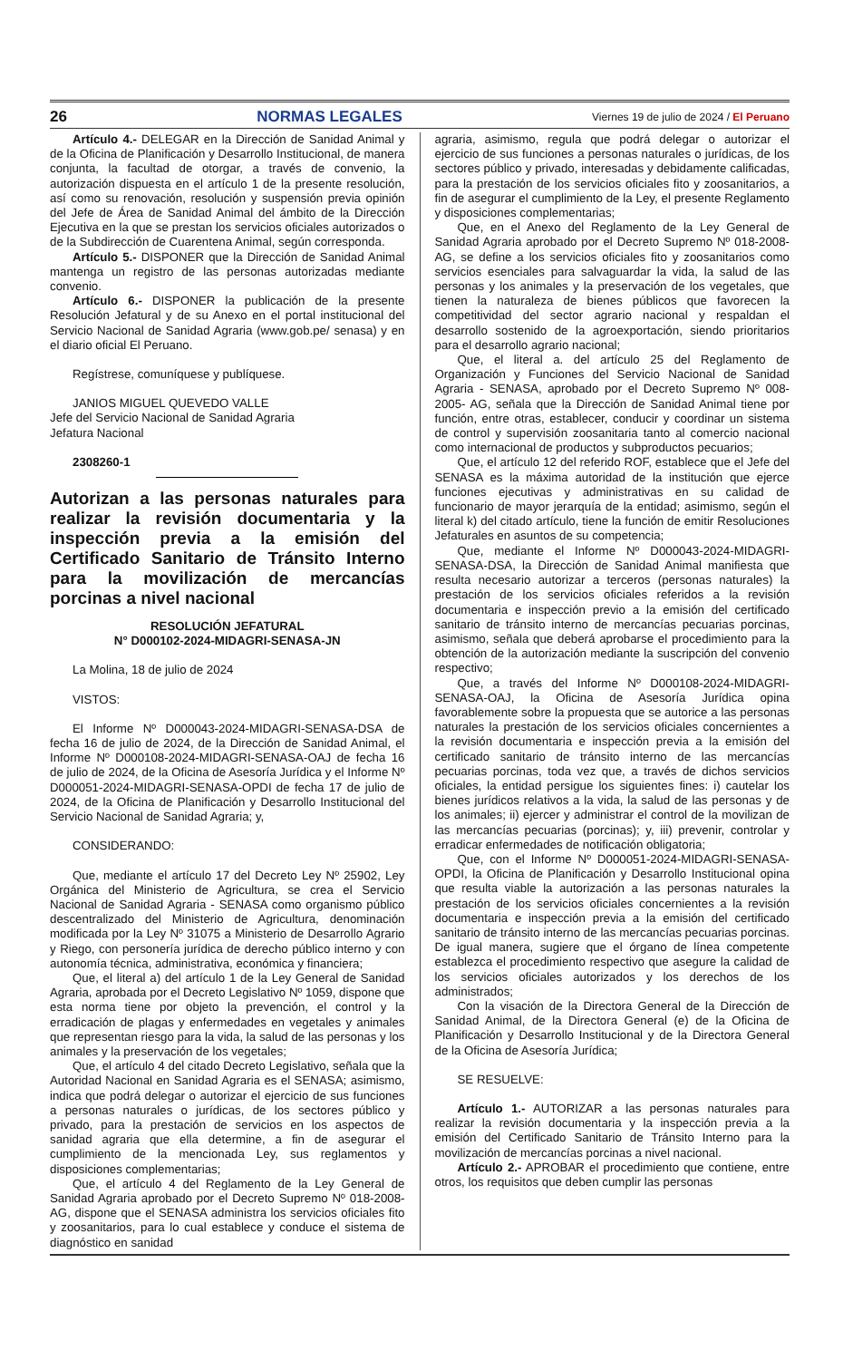26 NORMAS LEGALES Viernes 19 de julio de 2024 / El Peruano
Artículo 4.- DELEGAR en la Dirección de Sanidad Animal y de la Oficina de Planificación y Desarrollo Institucional, de manera conjunta, la facultad de otorgar, a través de convenio, la autorización dispuesta en el artículo 1 de la presente resolución, así como su renovación, resolución y suspensión previa opinión del Jefe de Área de Sanidad Animal del ámbito de la Dirección Ejecutiva en la que se prestan los servicios oficiales autorizados o de la Subdirección de Cuarentena Animal, según corresponda.
Artículo 5.- DISPONER que la Dirección de Sanidad Animal mantenga un registro de las personas autorizadas mediante convenio.
Artículo 6.- DISPONER la publicación de la presente Resolución Jefatural y de su Anexo en el portal institucional del Servicio Nacional de Sanidad Agraria (www.gob.pe/ senasa) y en el diario oficial El Peruano.
Regístrese, comuníquese y publíquese.
JANIOS MIGUEL QUEVEDO VALLE
Jefe del Servicio Nacional de Sanidad Agraria
Jefatura Nacional
2308260-1
Autorizan a las personas naturales para realizar la revisión documentaria y la inspección previa a la emisión del Certificado Sanitario de Tránsito Interno para la movilización de mercancías porcinas a nivel nacional
RESOLUCIÓN JEFATURAL
N° D000102-2024-MIDAGRI-SENASA-JN
La Molina, 18 de julio de 2024
VISTOS:
El Informe Nº D000043-2024-MIDAGRI-SENASA-DSA de fecha 16 de julio de 2024, de la Dirección de Sanidad Animal, el Informe Nº D000108-2024-MIDAGRI-SENASA-OAJ de fecha 16 de julio de 2024, de la Oficina de Asesoría Jurídica y el Informe Nº D000051-2024-MIDAGRI-SENASA-OPDI de fecha 17 de julio de 2024, de la Oficina de Planificación y Desarrollo Institucional del Servicio Nacional de Sanidad Agraria; y,
CONSIDERANDO:
Que, mediante el artículo 17 del Decreto Ley Nº 25902, Ley Orgánica del Ministerio de Agricultura, se crea el Servicio Nacional de Sanidad Agraria - SENASA como organismo público descentralizado del Ministerio de Agricultura, denominación modificada por la Ley Nº 31075 a Ministerio de Desarrollo Agrario y Riego, con personería jurídica de derecho público interno y con autonomía técnica, administrativa, económica y financiera;
Que, el literal a) del artículo 1 de la Ley General de Sanidad Agraria, aprobada por el Decreto Legislativo Nº 1059, dispone que esta norma tiene por objeto la prevención, el control y la erradicación de plagas y enfermedades en vegetales y animales que representan riesgo para la vida, la salud de las personas y los animales y la preservación de los vegetales;
Que, el artículo 4 del citado Decreto Legislativo, señala que la Autoridad Nacional en Sanidad Agraria es el SENASA; asimismo, indica que podrá delegar o autorizar el ejercicio de sus funciones a personas naturales o jurídicas, de los sectores público y privado, para la prestación de servicios en los aspectos de sanidad agraria que ella determine, a fin de asegurar el cumplimiento de la mencionada Ley, sus reglamentos y disposiciones complementarias;
Que, el artículo 4 del Reglamento de la Ley General de Sanidad Agraria aprobado por el Decreto Supremo Nº 018-2008-AG, dispone que el SENASA administra los servicios oficiales fito y zoosanitarios, para lo cual establece y conduce el sistema de diagnóstico en sanidad
agraria, asimismo, regula que podrá delegar o autorizar el ejercicio de sus funciones a personas naturales o jurídicas, de los sectores público y privado, interesadas y debidamente calificadas, para la prestación de los servicios oficiales fito y zoosanitarios, a fin de asegurar el cumplimiento de la Ley, el presente Reglamento y disposiciones complementarias;
Que, en el Anexo del Reglamento de la Ley General de Sanidad Agraria aprobado por el Decreto Supremo Nº 018-2008-AG, se define a los servicios oficiales fito y zoosanitarios como servicios esenciales para salvaguardar la vida, la salud de las personas y los animales y la preservación de los vegetales, que tienen la naturaleza de bienes públicos que favorecen la competitividad del sector agrario nacional y respaldan el desarrollo sostenido de la agroexportación, siendo prioritarios para el desarrollo agrario nacional;
Que, el literal a. del artículo 25 del Reglamento de Organización y Funciones del Servicio Nacional de Sanidad Agraria - SENASA, aprobado por el Decreto Supremo Nº 008-2005- AG, señala que la Dirección de Sanidad Animal tiene por función, entre otras, establecer, conducir y coordinar un sistema de control y supervisión zoosanitaria tanto al comercio nacional como internacional de productos y subproductos pecuarios;
Que, el artículo 12 del referido ROF, establece que el Jefe del SENASA es la máxima autoridad de la institución que ejerce funciones ejecutivas y administrativas en su calidad de funcionario de mayor jerarquía de la entidad; asimismo, según el literal k) del citado artículo, tiene la función de emitir Resoluciones Jefaturales en asuntos de su competencia;
Que, mediante el Informe Nº D000043-2024-MIDAGRI-SENASA-DSA, la Dirección de Sanidad Animal manifiesta que resulta necesario autorizar a terceros (personas naturales) la prestación de los servicios oficiales referidos a la revisión documentaria e inspección previo a la emisión del certificado sanitario de tránsito interno de mercancías pecuarias porcinas, asimismo, señala que deberá aprobarse el procedimiento para la obtención de la autorización mediante la suscripción del convenio respectivo;
Que, a través del Informe Nº D000108-2024-MIDAGRI-SENASA-OAJ, la Oficina de Asesoría Jurídica opina favorablemente sobre la propuesta que se autorice a las personas naturales la prestación de los servicios oficiales concernientes a la revisión documentaria e inspección previa a la emisión del certificado sanitario de tránsito interno de las mercancías pecuarias porcinas, toda vez que, a través de dichos servicios oficiales, la entidad persigue los siguientes fines: i) cautelar los bienes jurídicos relativos a la vida, la salud de las personas y de los animales; ii) ejercer y administrar el control de la movilizan de las mercancías pecuarias (porcinas); y, iii) prevenir, controlar y erradicar enfermedades de notificación obligatoria;
Que, con el Informe Nº D000051-2024-MIDAGRI-SENASA-OPDI, la Oficina de Planificación y Desarrollo Institucional opina que resulta viable la autorización a las personas naturales la prestación de los servicios oficiales concernientes a la revisión documentaria e inspección previa a la emisión del certificado sanitario de tránsito interno de las mercancías pecuarias porcinas. De igual manera, sugiere que el órgano de línea competente establezca el procedimiento respectivo que asegure la calidad de los servicios oficiales autorizados y los derechos de los administrados;
Con la visación de la Directora General de la Dirección de Sanidad Animal, de la Directora General (e) de la Oficina de Planificación y Desarrollo Institucional y de la Directora General de la Oficina de Asesoría Jurídica;
SE RESUELVE:
Artículo 1.- AUTORIZAR a las personas naturales para realizar la revisión documentaria y la inspección previa a la emisión del Certificado Sanitario de Tránsito Interno para la movilización de mercancías porcinas a nivel nacional.
Artículo 2.- APROBAR el procedimiento que contiene, entre otros, los requisitos que deben cumplir las personas